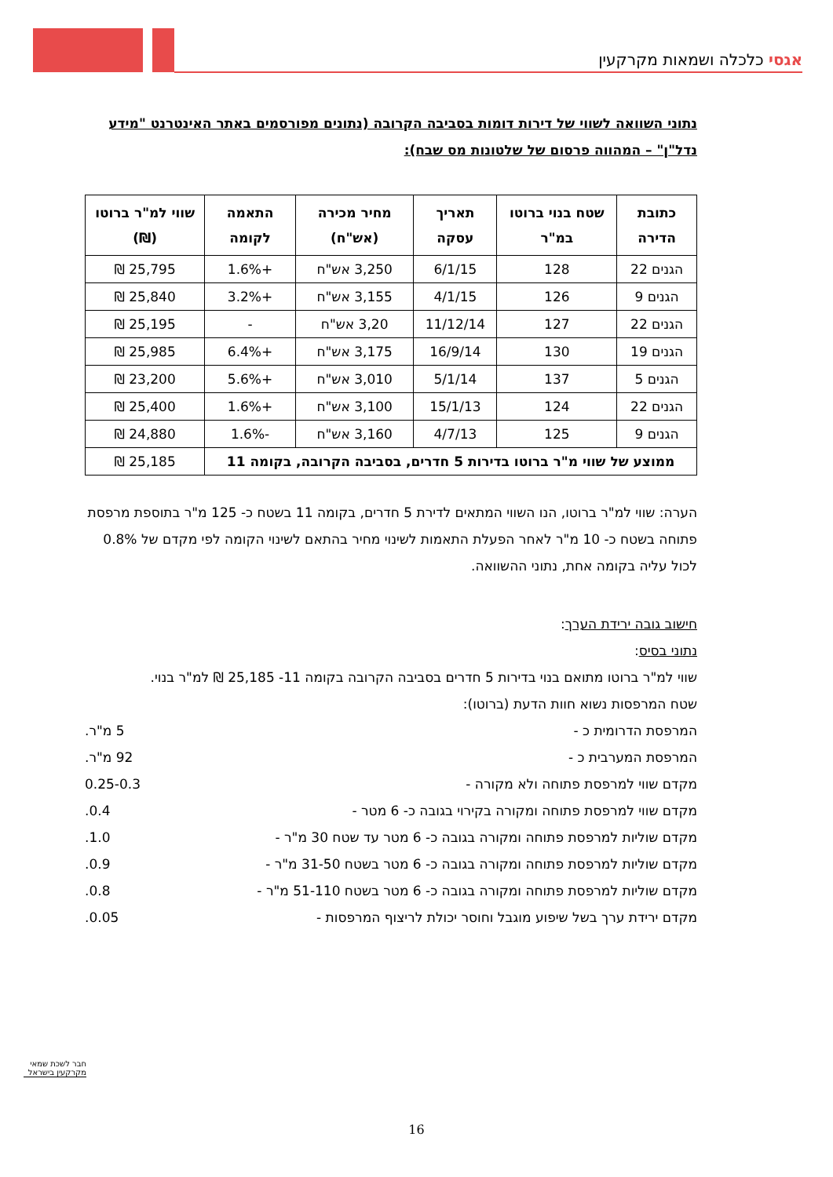אגסי כלכלה ושמאות מקרקעין
נתוני השוואה לשווי של דירות דומות בסביבה הקרובה (נתונים מפורסמים באתר האינטרנט "מידע נדל"ן" – המהווה פרסום של שלטונות מס שבח):
| כתובת הדירה | שטח בנוי ברוטו במ"ר | תאריך עסקה | מחיר מכירה (אש"ח) | התאמה לקומה | שווי למ"ר ברוטו (₪) |
| --- | --- | --- | --- | --- | --- |
| הגנים 22 | 128 | 6/1/15 | 3,250 אש"ח | +1.6% | 25,795 ₪ |
| הגנים 9 | 126 | 4/1/15 | 3,155 אש"ח | +3.2% | 25,840 ₪ |
| הגנים 22 | 127 | 11/12/14 | 3,20 אש"ח | - | 25,195 ₪ |
| הגנים 19 | 130 | 16/9/14 | 3,175 אש"ח | +6.4% | 25,985 ₪ |
| הגנים 5 | 137 | 5/1/14 | 3,010 אש"ח | +5.6% | 23,200 ₪ |
| הגנים 22 | 124 | 15/1/13 | 3,100 אש"ח | +1.6% | 25,400 ₪ |
| הגנים 9 | 125 | 4/7/13 | 3,160 אש"ח | -1.6% | 24,880 ₪ |
| ממוצע של שווי מ"ר ברוטו בדירות 5 חדרים, בסביבה הקרובה, בקומה 11 | | | | | 25,185 ₪ |
הערה: שווי למ"ר ברוטו, הנו השווי המתאים לדירת 5 חדרים, בקומה 11 בשטח כ- 125 מ"ר בתוספת מרפסת פתוחה בשטח כ- 10 מ"ר לאחר הפעלת התאמות לשינוי מחיר בהתאם לשינוי הקומה לפי מקדם של 0.8% לכול עליה בקומה אחת, נתוני ההשוואה.
חישוב גובה ירידת הערך:
נתוני בסיס:
שווי למ"ר ברוטו מתואם בנוי בדירות 5 חדרים בסביבה הקרובה בקומה 11- 25,185 ₪ למ"ר בנוי.
שטח המרפסות נשוא חוות הדעת (ברוטו):
המרפסת הדרומית כ - 5 מ"ר.
המרפסת המערבית כ - 92 מ"ר.
מקדם שווי למרפסת פתוחה ולא מקורה - 0.25-0.3
מקדם שווי למרפסת פתוחה ומקורה בקירוי בגובה כ- 6 מטר - 0.4.
מקדם שוליות למרפסת פתוחה ומקורה בגובה כ- 6 מטר עד שטח 30 מ"ר - 1.0.
מקדם שוליות למרפסת פתוחה ומקורה בגובה כ- 6 מטר בשטח 31-50 מ"ר - 0.9.
מקדם שוליות למרפסת פתוחה ומקורה בגובה כ- 6 מטר בשטח 51-110 מ"ר - 0.8.
מקדם ירידת ערך בשל שיפוע מוגבל וחוסר יכולת לריצוף המרפסות - 0.05.
חבר לשכת שמאי מקרקעין בישראל
16